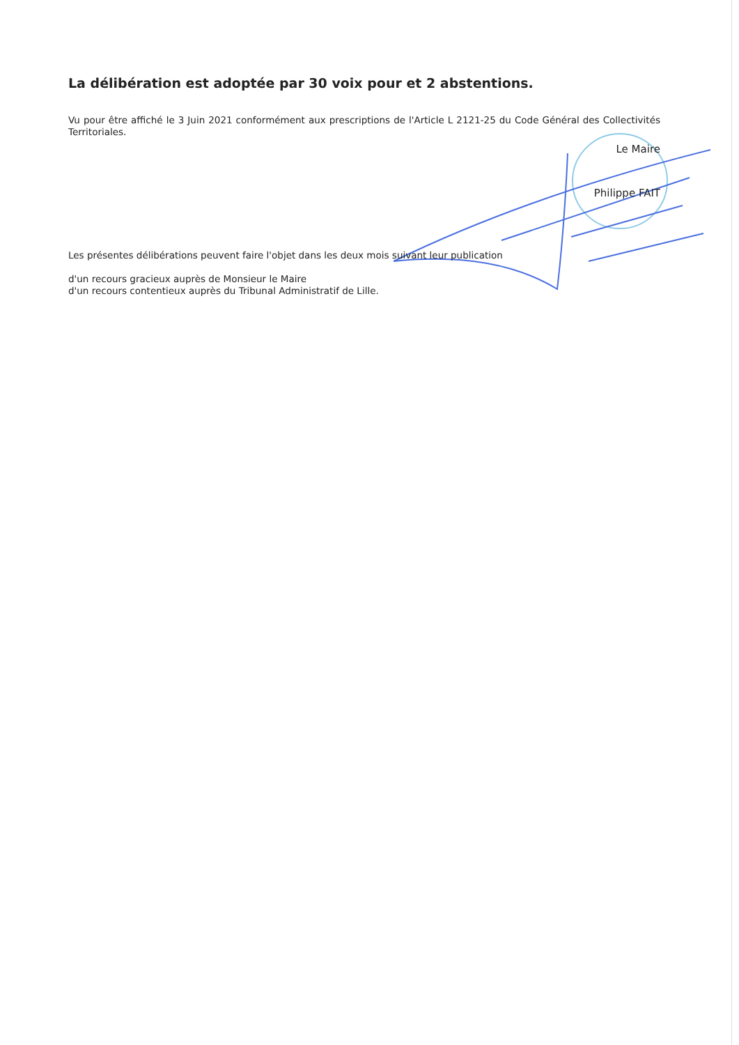La délibération est adoptée par 30 voix pour et 2 abstentions.
Vu pour être affiché le 3 Juin 2021 conformément aux prescriptions de l'Article L 2121-25 du Code Général des Collectivités Territoriales.
Le Maire
Philippe FAIT
Les présentes délibérations peuvent faire l'objet dans les deux mois suivant leur publication
d'un recours gracieux auprès de Monsieur le Maire
d'un recours contentieux auprès du Tribunal Administratif de Lille.